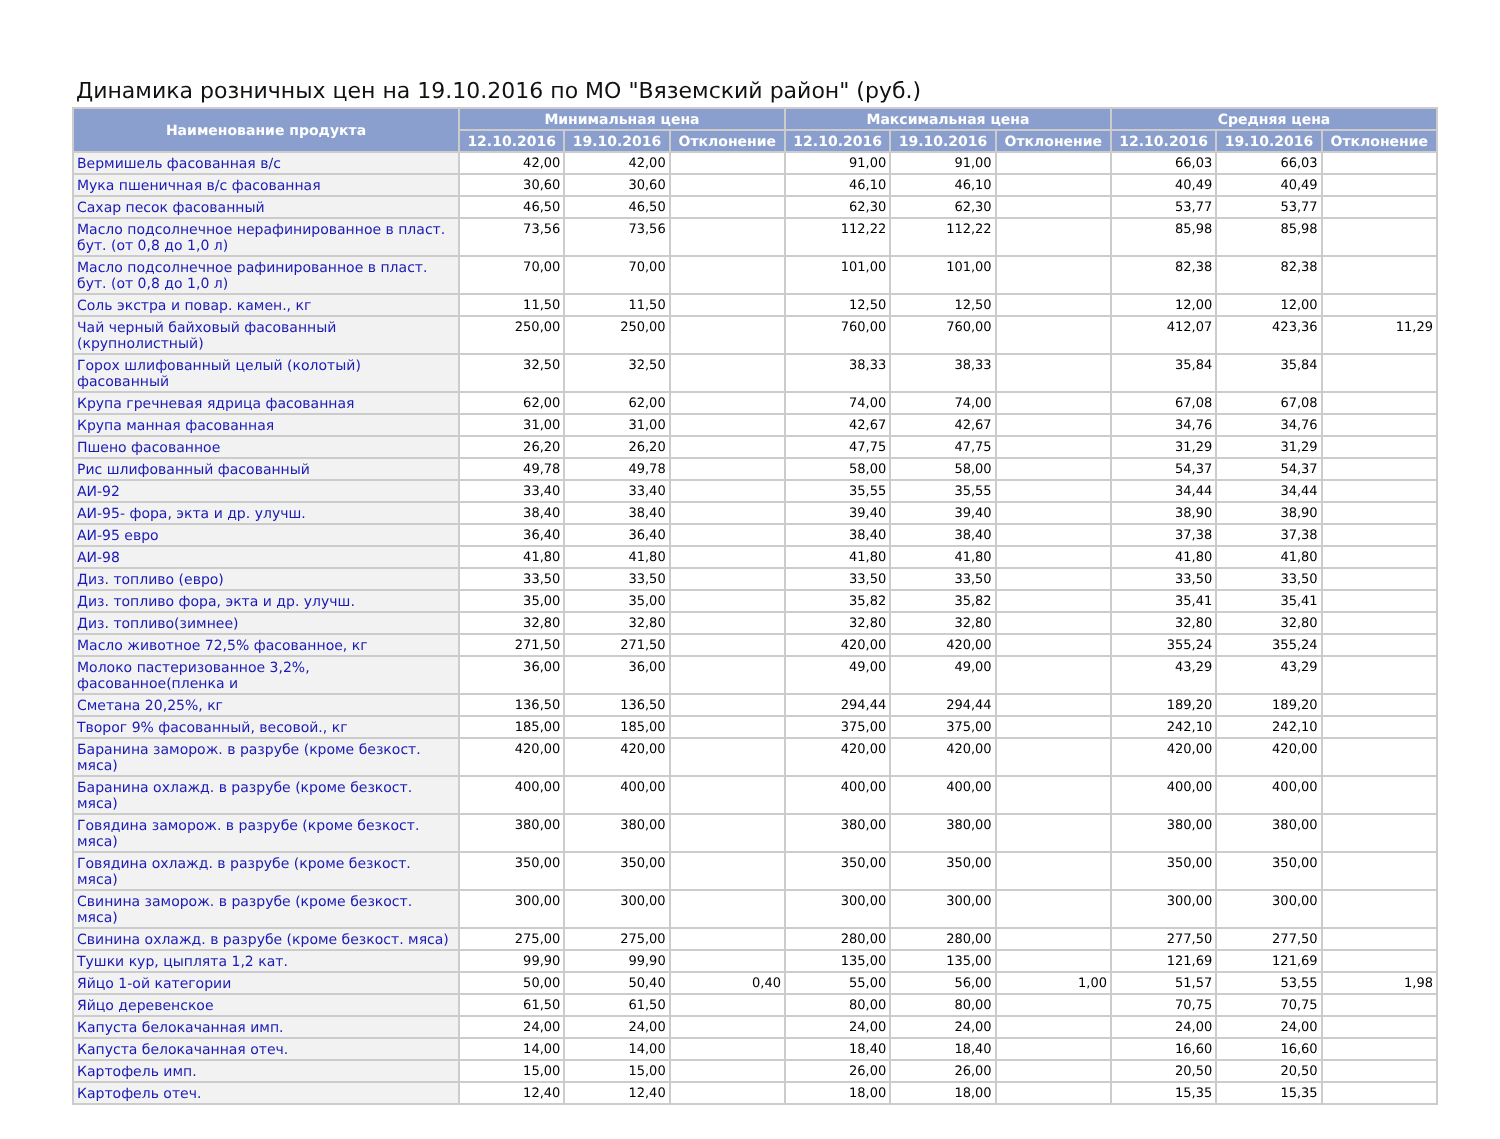Динамика розничных цен на 19.10.2016 по МО "Вяземский район" (руб.)
| Наименование продукта | Минимальная цена | | | Максимальная цена | | | Средняя цена | | |
| --- | --- | --- | --- | --- | --- | --- | --- | --- | --- |
| | 12.10.2016 | 19.10.2016 | Отклонение | 12.10.2016 | 19.10.2016 | Отклонение | 12.10.2016 | 19.10.2016 | Отклонение |
| Вермишель фасованная в/с | 42,00 | 42,00 | | 91,00 | 91,00 | | 66,03 | 66,03 | |
| Мука пшеничная в/с фасованная | 30,60 | 30,60 | | 46,10 | 46,10 | | 40,49 | 40,49 | |
| Сахар песок фасованный | 46,50 | 46,50 | | 62,30 | 62,30 | | 53,77 | 53,77 | |
| Масло подсолнечное нерафинированное в пласт. бут. (от 0,8 до 1,0 л) | 73,56 | 73,56 | | 112,22 | 112,22 | | 85,98 | 85,98 | |
| Масло подсолнечное рафинированное в пласт. бут. (от 0,8 до 1,0 л) | 70,00 | 70,00 | | 101,00 | 101,00 | | 82,38 | 82,38 | |
| Соль экстра и повар. камен., кг | 11,50 | 11,50 | | 12,50 | 12,50 | | 12,00 | 12,00 | |
| Чай черный байховый фасованный (крупнолистный) | 250,00 | 250,00 | | 760,00 | 760,00 | | 412,07 | 423,36 | 11,29 |
| Горох шлифованный целый (колотый) фасованный | 32,50 | 32,50 | | 38,33 | 38,33 | | 35,84 | 35,84 | |
| Крупа гречневая ядрица фасованная | 62,00 | 62,00 | | 74,00 | 74,00 | | 67,08 | 67,08 | |
| Крупа манная фасованная | 31,00 | 31,00 | | 42,67 | 42,67 | | 34,76 | 34,76 | |
| Пшено фасованное | 26,20 | 26,20 | | 47,75 | 47,75 | | 31,29 | 31,29 | |
| Рис шлифованный фасованный | 49,78 | 49,78 | | 58,00 | 58,00 | | 54,37 | 54,37 | |
| АИ-92 | 33,40 | 33,40 | | 35,55 | 35,55 | | 34,44 | 34,44 | |
| АИ-95- фора, экта и др. улучш. | 38,40 | 38,40 | | 39,40 | 39,40 | | 38,90 | 38,90 | |
| АИ-95 евро | 36,40 | 36,40 | | 38,40 | 38,40 | | 37,38 | 37,38 | |
| АИ-98 | 41,80 | 41,80 | | 41,80 | 41,80 | | 41,80 | 41,80 | |
| Диз. топливо (евро) | 33,50 | 33,50 | | 33,50 | 33,50 | | 33,50 | 33,50 | |
| Диз. топливо фора, экта и др. улучш. | 35,00 | 35,00 | | 35,82 | 35,82 | | 35,41 | 35,41 | |
| Диз. топливо(зимнее) | 32,80 | 32,80 | | 32,80 | 32,80 | | 32,80 | 32,80 | |
| Масло животное 72,5% фасованное, кг | 271,50 | 271,50 | | 420,00 | 420,00 | | 355,24 | 355,24 | |
| Молоко пастеризованное 3,2%, фасованное(пленка и | 36,00 | 36,00 | | 49,00 | 49,00 | | 43,29 | 43,29 | |
| Сметана 20,25%, кг | 136,50 | 136,50 | | 294,44 | 294,44 | | 189,20 | 189,20 | |
| Творог 9% фасованный, весовой., кг | 185,00 | 185,00 | | 375,00 | 375,00 | | 242,10 | 242,10 | |
| Баранина заморож. в разрубе (кроме безкост. мяса) | 420,00 | 420,00 | | 420,00 | 420,00 | | 420,00 | 420,00 | |
| Баранина охлажд. в разрубе (кроме безкост. мяса) | 400,00 | 400,00 | | 400,00 | 400,00 | | 400,00 | 400,00 | |
| Говядина заморож. в разрубе (кроме безкост. мяса) | 380,00 | 380,00 | | 380,00 | 380,00 | | 380,00 | 380,00 | |
| Говядина охлажд. в разрубе (кроме безкост. мяса) | 350,00 | 350,00 | | 350,00 | 350,00 | | 350,00 | 350,00 | |
| Свинина заморож. в разрубе (кроме безкост. мяса) | 300,00 | 300,00 | | 300,00 | 300,00 | | 300,00 | 300,00 | |
| Свинина охлажд. в разрубе (кроме безкост. мяса) | 275,00 | 275,00 | | 280,00 | 280,00 | | 277,50 | 277,50 | |
| Тушки кур, цыплята 1,2 кат. | 99,90 | 99,90 | | 135,00 | 135,00 | | 121,69 | 121,69 | |
| Яйцо 1-ой категории | 50,00 | 50,40 | 0,40 | 55,00 | 56,00 | 1,00 | 51,57 | 53,55 | 1,98 |
| Яйцо деревенское | 61,50 | 61,50 | | 80,00 | 80,00 | | 70,75 | 70,75 | |
| Капуста белокачанная имп. | 24,00 | 24,00 | | 24,00 | 24,00 | | 24,00 | 24,00 | |
| Капуста белокачанная отеч. | 14,00 | 14,00 | | 18,40 | 18,40 | | 16,60 | 16,60 | |
| Картофель имп. | 15,00 | 15,00 | | 26,00 | 26,00 | | 20,50 | 20,50 | |
| Картофель отеч. | 12,40 | 12,40 | | 18,00 | 18,00 | | 15,35 | 15,35 | |